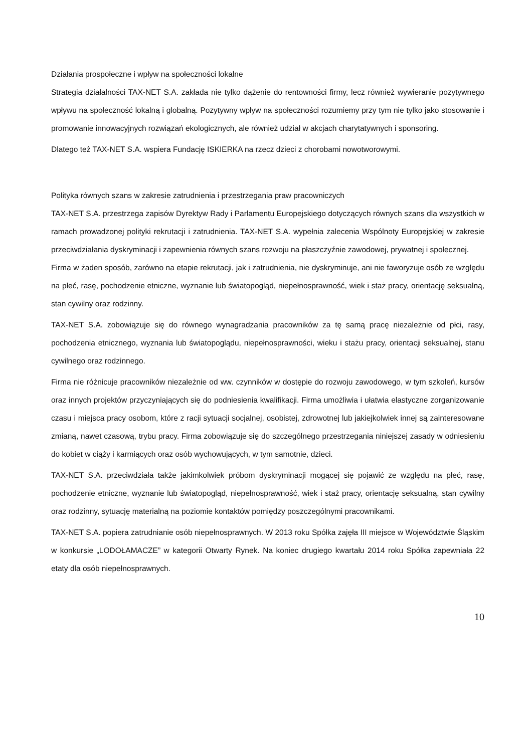Działania prospołeczne i wpływ na społeczności lokalne
Strategia działalności TAX-NET S.A. zakłada nie tylko dążenie do rentowności firmy, lecz również wywieranie pozytywnego wpływu na społeczność lokalną i globalną. Pozytywny wpływ na społeczności rozumiemy przy tym nie tylko jako stosowanie i promowanie innowacyjnych rozwiązań ekologicznych, ale również udział w akcjach charytatywnych i sponsoring.
Dlatego też TAX-NET S.A. wspiera Fundację ISKIERKA na rzecz dzieci z chorobami nowotworowymi.
Polityka równych szans w zakresie zatrudnienia i przestrzegania praw pracowniczych
TAX-NET S.A. przestrzega zapisów Dyrektyw Rady i Parlamentu Europejskiego dotyczących równych szans dla wszystkich w ramach prowadzonej polityki rekrutacji i zatrudnienia. TAX-NET S.A. wypełnia zalecenia Wspólnoty Europejskiej w zakresie przeciwdziałania dyskryminacji i zapewnienia równych szans rozwoju na płaszczyźnie zawodowej, prywatnej i społecznej.
Firma w żaden sposób, zarówno na etapie rekrutacji, jak i zatrudnienia, nie dyskryminuje, ani nie faworyzuje osób ze względu na płeć, rasę, pochodzenie etniczne, wyznanie lub światopogląd, niepełnosprawność, wiek i staż pracy, orientację seksualną, stan cywilny oraz rodzinny.
TAX-NET S.A. zobowiązuje się do równego wynagradzania pracowników za tę samą pracę niezależnie od płci, rasy, pochodzenia etnicznego, wyznania lub światopoglądu, niepełnosprawności, wieku i stażu pracy, orientacji seksualnej, stanu cywilnego oraz rodzinnego.
Firma nie różnicuje pracowników niezależnie od ww. czynników w dostępie do rozwoju zawodowego, w tym szkoleń, kursów oraz innych projektów przyczyniających się do podniesienia kwalifikacji. Firma umożliwia i ułatwia elastyczne zorganizowanie czasu i miejsca pracy osobom, które z racji sytuacji socjalnej, osobistej, zdrowotnej lub jakiejkolwiek innej są zainteresowane zmianą, nawet czasową, trybu pracy. Firma zobowiązuje się do szczególnego przestrzegania niniejszej zasady w odniesieniu do kobiet w ciąży i karmiących oraz osób wychowujących, w tym samotnie, dzieci.
TAX-NET S.A. przeciwdziała także jakimkolwiek próbom dyskryminacji mogącej się pojawić ze względu na płeć, rasę, pochodzenie etniczne, wyznanie lub światopogląd, niepełnosprawność, wiek i staż pracy, orientację seksualną, stan cywilny oraz rodzinny, sytuację materialną na poziomie kontaktów pomiędzy poszczególnymi pracownikami.
TAX-NET S.A. popiera zatrudnianie osób niepełnosprawnych. W 2013 roku Spółka zajęła III miejsce w Województwie Śląskim w konkursie „LODOŁAMACZE” w kategorii Otwarty Rynek. Na koniec drugiego kwartału 2014 roku Spółka zapewniała 22 etaty dla osób niepełnosprawnych.
10